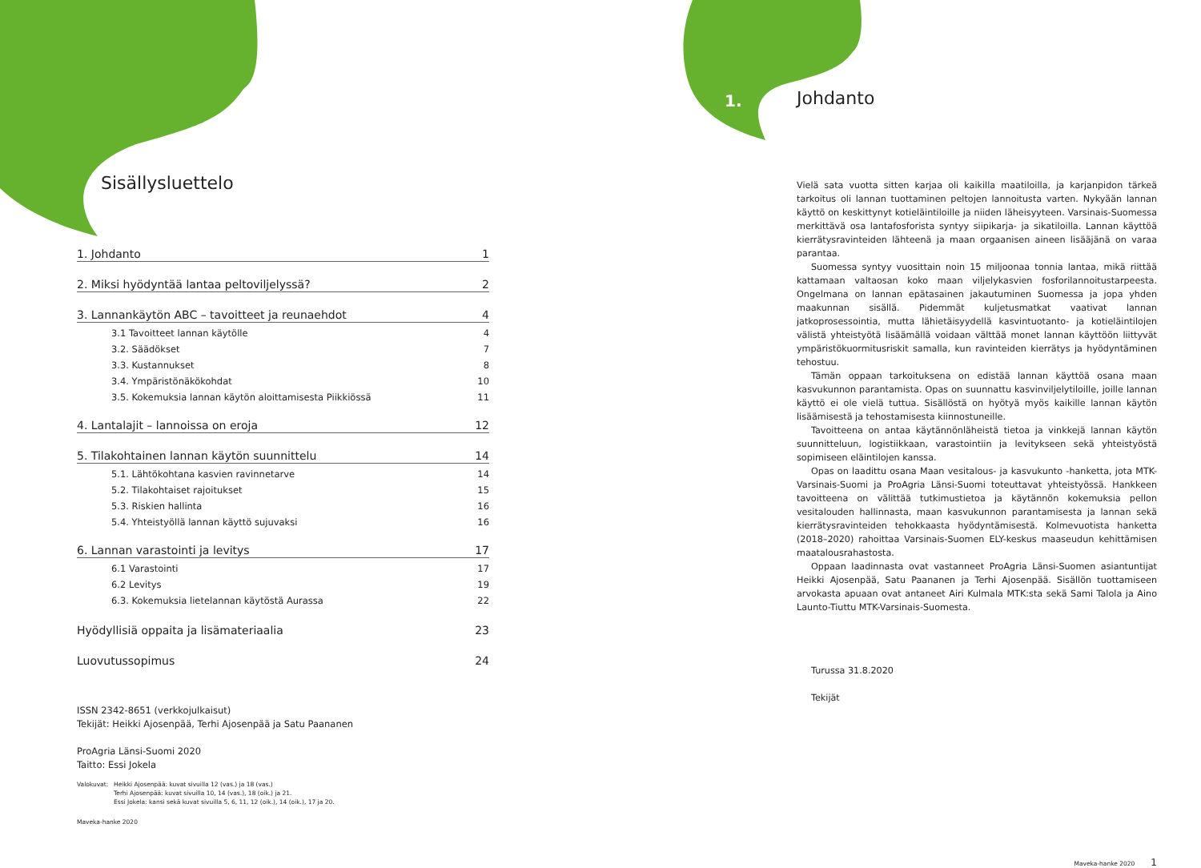Sisällysluettelo
1. Johdanto 1
2. Miksi hyödyntää lantaa peltoviljelyssä? 2
3. Lannankäytön ABC – tavoitteet ja reunaehdot 4
3.1 Tavoitteet lannan käytölle 4
3.2. Säädökset 7
3.3. Kustannukset 8
3.4. Ympäristönäkökohdat 10
3.5. Kokemuksia lannan käytön aloittamisesta Piikkiössä 11
4. Lantalajit – lannoissa on eroja 12
5. Tilakohtainen lannan käytön suunnittelu 14
5.1. Lähtökohtana kasvien ravinnetarve 14
5.2. Tilakohtaiset rajoitukset 15
5.3. Riskien hallinta 16
5.4. Yhteistyöllä lannan käyttö sujuvaksi 16
6. Lannan varastointi ja levitys 17
6.1 Varastointi 17
6.2 Levitys 19
6.3. Kokemuksia lietelannan käytöstä Aurassa 22
Hyödyllisiä oppaita ja lisämateriaalia 23
Luovutussopimus 24
ISSN 2342-8651 (verkkojulkaisut)
Tekijät: Heikki Ajosenpää, Terhi Ajosenpää ja Satu Paananen
ProAgria Länsi-Suomi 2020
Taitto: Essi Jokela
Valokuvat: Heikki Ajosenpää: kuvat sivuilla 12 (vas.) ja 18 (vas.)
Terhi Ajosenpää: kuvat sivuilla 10, 14 (vas.), 18 (oik.) ja 21.
Essi Jokela: kansi sekä kuvat sivuilla 5, 6, 11, 12 (oik.), 14 (oik.), 17 ja 20.
Maveka-hanke 2020
1.
Johdanto
Vielä sata vuotta sitten karjaa oli kaikilla maatiloilla, ja karjanpidon tärkeä tarkoitus oli lannan tuottaminen peltojen lannoitusta varten. Nykyään lannan käyttö on keskittynyt kotieläintiloille ja niiden läheisyyteen. Varsinais-Suomessa merkittävä osa lantafosforista syntyy siipikarja- ja sikatiloilla. Lannan käyttöä kierrätysravinteiden lähteenä ja maan orgaanisen aineen lisääjänä on varaa parantaa.
Suomessa syntyy vuosittain noin 15 miljoonaa tonnia lantaa, mikä riittää kattamaan valtaosan koko maan viljelykasvien fosforilannoitustarpeesta. Ongelmana on lannan epätasainen jakautuminen Suomessa ja jopa yhden maakunnan sisällä. Pidemmät kulje­tusmatkat vaativat lannan jatkoprosessointia, mutta lähietäisyydellä kasvintuotanto- ja kotieläintilojen välistä yhteistyötä lisäämällä voidaan välttää monet lannan käyttöön liittyvät ympäristökuormitusriskit samalla, kun ravinteiden kierrätys ja hyödyntäminen tehostuu.
Tämän oppaan tarkoituksena on edistää lannan käyttöä osana maan kasvukunnon parantamista. Opas on suunnattu kasvinviljelytiloille, joille lannan käyttö ei ole vielä tuttua. Sisällöstä on hyötyä myös kaikille lannan käytön lisäämisestä ja tehostamisesta kiinnostuneille.
Tavoitteena on antaa käytännönläheistä tietoa ja vinkkejä lannan käytön suunnitte­luun, logistiikkaan, varastointiin ja levitykseen sekä yhteistyöstä sopimiseen eläintilojen kanssa.
Opas on laadittu osana Maan vesitalous- ja kasvukunto -hanketta, jota MTK-Var­sinais-Suomi ja ProAgria Länsi-Suomi toteuttavat yhteistyössä. Hankkeen tavoitteena on välittää tutkimustietoa ja käytännön kokemuksia pellon vesitalouden hallinnasta, maan kasvukunnon parantamisesta ja lannan sekä kierrätysravinteiden tehokkaasta hyödyntämisestä. Kolmevuotista hanketta (2018–2020) rahoittaa Varsinais-Suomen ELY-keskus maaseudun kehittämisen maatalousrahastosta.
Oppaan laadinnasta ovat vastanneet ProAgria Länsi-Suomen asiantuntijat Heikki Ajosenpää, Satu Paananen ja Terhi Ajosenpää. Sisällön tuottamiseen arvokasta apuaan ovat antaneet Airi Kulmala MTK:sta sekä Sami Talola ja Aino Launto-Tiuttu MTK-Var­sinais-Suomesta.
Turussa 31.8.2020
Tekijät
Maveka-hanke 2020 1